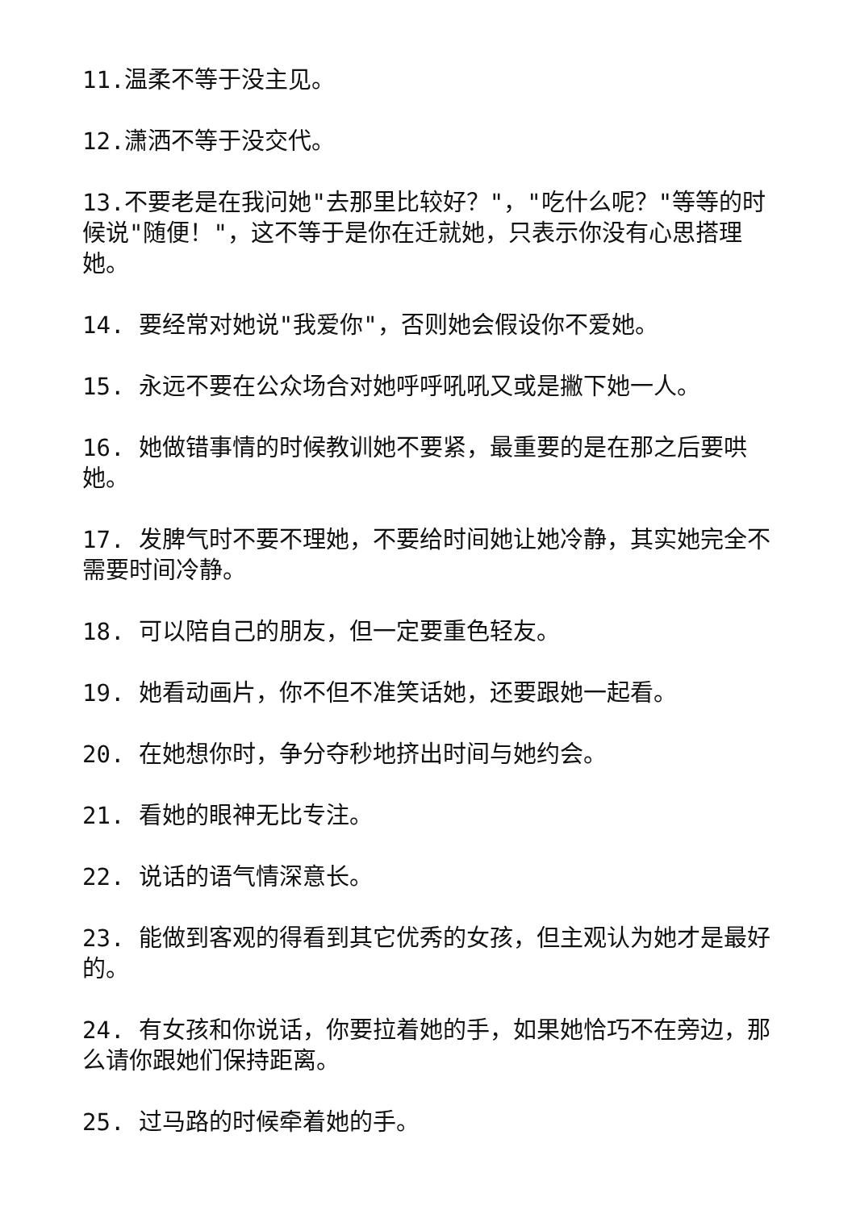11.温柔不等于没主见。
12.潇洒不等于没交代。
13.不要老是在我问她"去那里比较好？"，"吃什么呢？"等等的时候说"随便！"，这不等于是你在迁就她，只表示你没有心思搭理她。
14. 要经常对她说"我爱你"，否则她会假设你不爱她。
15. 永远不要在公众场合对她呼呼吼吼又或是撇下她一人。
16. 她做错事情的时候教训她不要紧，最重要的是在那之后要哄她。
17. 发脾气时不要不理她，不要给时间她让她冷静，其实她完全不需要时间冷静。
18. 可以陪自己的朋友，但一定要重色轻友。
19. 她看动画片，你不但不准笑话她，还要跟她一起看。
20. 在她想你时，争分夺秒地挤出时间与她约会。
21. 看她的眼神无比专注。
22. 说话的语气情深意长。
23. 能做到客观的得看到其它优秀的女孩，但主观认为她才是最好的。
24. 有女孩和你说话，你要拉着她的手，如果她恰巧不在旁边，那么请你跟她们保持距离。
25. 过马路的时候牵着她的手。